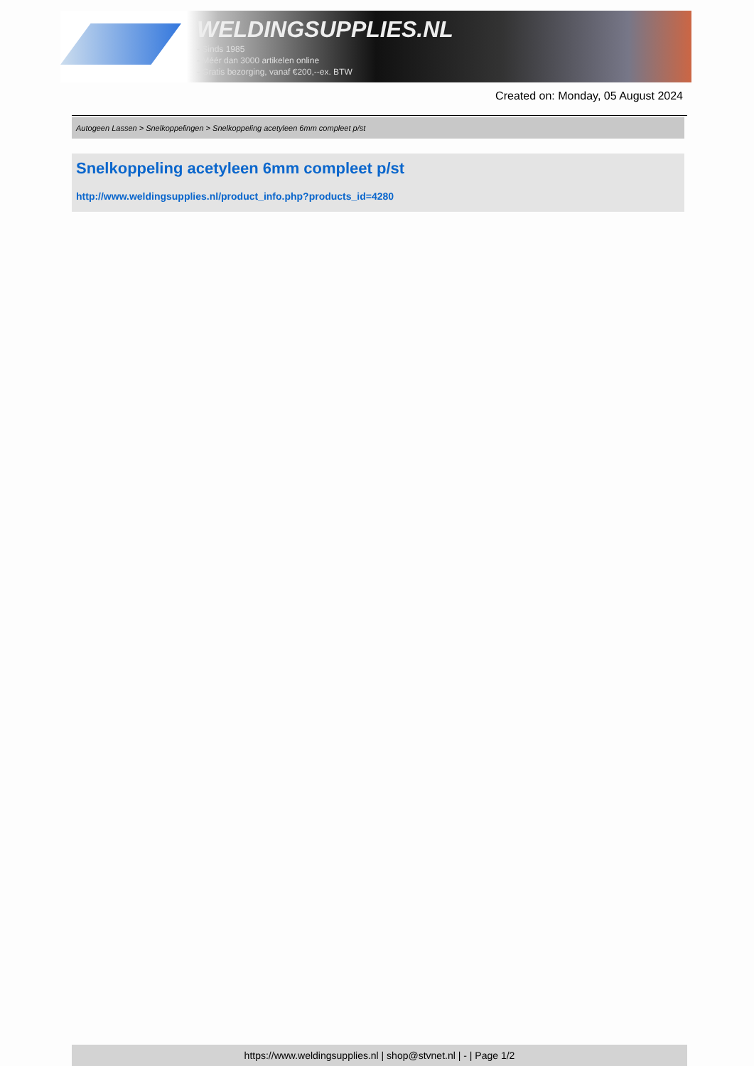WELDINGSUPPLIES.NL
- Sinds 1985
- Méér dan 3000 artikelen online
- Gratis bezorging, vanaf €200,--ex. BTW
Created on: Monday, 05 August 2024
Autogeen Lassen > Snelkoppelingen > Snelkoppeling acetyleen 6mm compleet p/st
Snelkoppeling acetyleen 6mm compleet p/st
http://www.weldingsupplies.nl/product_info.php?products_id=4280
https://www.weldingsupplies.nl | shop@stvnet.nl | - | Page 1/2